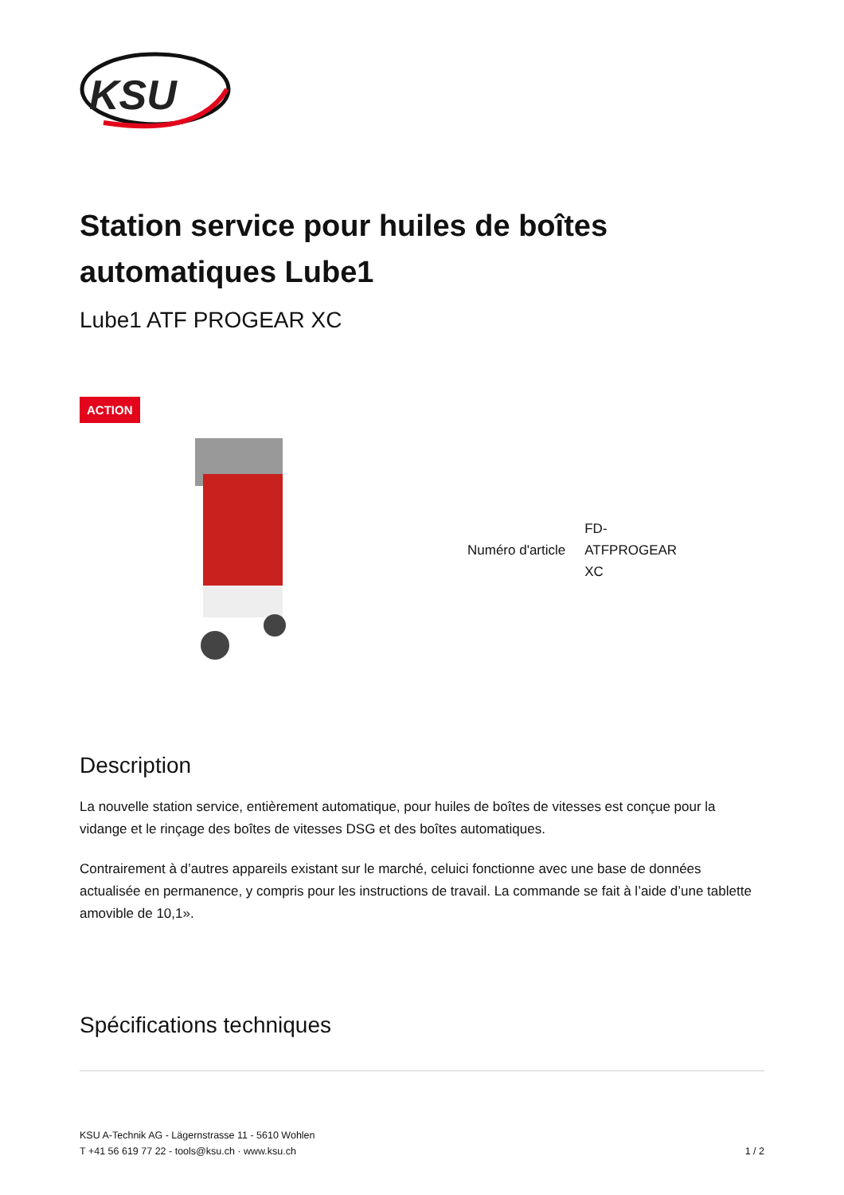KSU
Station service pour huiles de boîtes automatiques Lube1
Lube1 ATF PROGEAR XC
ACTION
| Numéro d'article | FD- ATFPROGEAR XC |
Description
La nouvelle station service, entièrement automatique, pour huiles de boîtes de vitesses est conçue pour la vidange et le rinçage des boîtes de vitesses DSG et des boîtes automatiques.
Contrairement à d’autres appareils existant sur le marché, celuici fonctionne avec une base de données actualisée en permanence, y compris pour les instructions de travail. La commande se fait à l’aide d’une tablette amovible de 10,1».
Spécifications techniques
KSU A-Technik AG - Lägernstrasse 11 - 5610 Wohlen
T +41 56 619 77 22 - tools@ksu.ch · www.ksu.ch
1 / 2